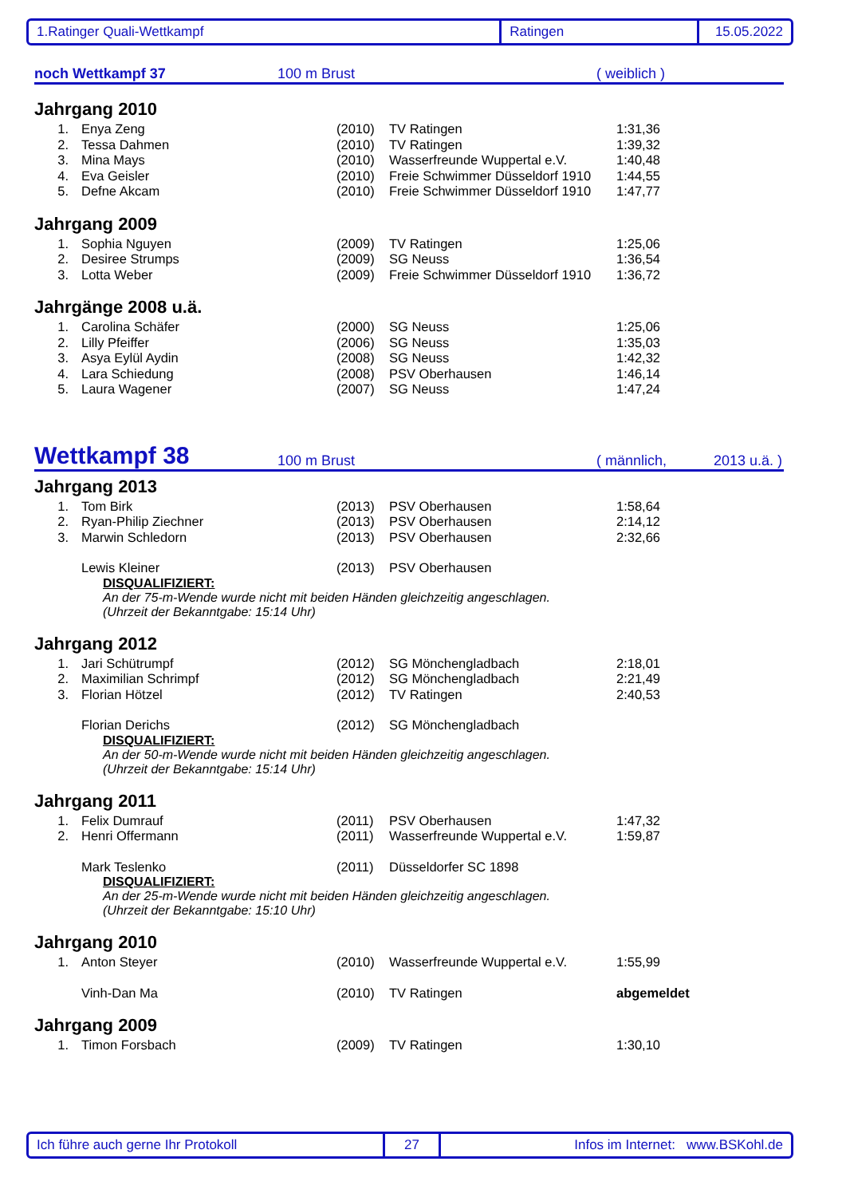1.Ratinger Quali-Wettkampf Ratingen 15.05.2022
noch Wettkampf 37 100 m Brust ( weiblich )
Jahrgang 2010
| 1. | Enya Zeng | (2010) | TV Ratingen | 1:31,36 |
| 2. | Tessa Dahmen | (2010) | TV Ratingen | 1:39,32 |
| 3. | Mina Mays | (2010) | Wasserfreunde Wuppertal e.V. | 1:40,48 |
| 4. | Eva Geisler | (2010) | Freie Schwimmer Düsseldorf 1910 | 1:44,55 |
| 5. | Defne Akcam | (2010) | Freie Schwimmer Düsseldorf 1910 | 1:47,77 |
Jahrgang 2009
| 1. | Sophia Nguyen | (2009) | TV Ratingen | 1:25,06 |
| 2. | Desiree Strumps | (2009) | SG Neuss | 1:36,54 |
| 3. | Lotta Weber | (2009) | Freie Schwimmer Düsseldorf 1910 | 1:36,72 |
Jahrgänge 2008 u.ä.
| 1. | Carolina Schäfer | (2000) | SG Neuss | 1:25,06 |
| 2. | Lilly Pfeiffer | (2006) | SG Neuss | 1:35,03 |
| 3. | Asya Eylül Aydin | (2008) | SG Neuss | 1:42,32 |
| 4. | Lara Schiedung | (2008) | PSV Oberhausen | 1:46,14 |
| 5. | Laura Wagener | (2007) | SG Neuss | 1:47,24 |
Wettkampf 38 100 m Brust ( männlich, 2013 u.ä. )
Jahrgang 2013
| 1. | Tom Birk | (2013) | PSV Oberhausen | 1:58,64 |
| 2. | Ryan-Philip Ziechner | (2013) | PSV Oberhausen | 2:14,12 |
| 3. | Marwin Schledorn | (2013) | PSV Oberhausen | 2:32,66 |
| | Lewis Kleiner | (2013) | PSV Oberhausen | |
DISQUALIFIZIERT:
An der 75-m-Wende wurde nicht mit beiden Händen gleichzeitig angeschlagen.
(Uhrzeit der Bekanntgabe: 15:14 Uhr)
Jahrgang 2012
| 1. | Jari Schütrumpf | (2012) | SG Mönchengladbach | 2:18,01 |
| 2. | Maximilian Schrimpf | (2012) | SG Mönchengladbach | 2:21,49 |
| 3. | Florian Hötzel | (2012) | TV Ratingen | 2:40,53 |
| | Florian Derichs | (2012) | SG Mönchengladbach | |
DISQUALIFIZIERT:
An der 50-m-Wende wurde nicht mit beiden Händen gleichzeitig angeschlagen.
(Uhrzeit der Bekanntgabe: 15:14 Uhr)
Jahrgang 2011
| 1. | Felix Dumrauf | (2011) | PSV Oberhausen | 1:47,32 |
| 2. | Henri Offermann | (2011) | Wasserfreunde Wuppertal e.V. | 1:59,87 |
| | Mark Teslenko | (2011) | Düsseldorfer SC 1898 | |
DISQUALIFIZIERT:
An der 25-m-Wende wurde nicht mit beiden Händen gleichzeitig angeschlagen.
(Uhrzeit der Bekanntgabe: 15:10 Uhr)
Jahrgang 2010
| 1. | Anton Steyer | (2010) | Wasserfreunde Wuppertal e.V. | 1:55,99 |
| | Vinh-Dan Ma | (2010) | TV Ratingen | abgemeldet |
Jahrgang 2009
| 1. | Timon Forsbach | (2009) | TV Ratingen | 1:30,10 |
Ich führe auch gerne Ihr Protokoll 27 Infos im Internet: www.BSKohl.de